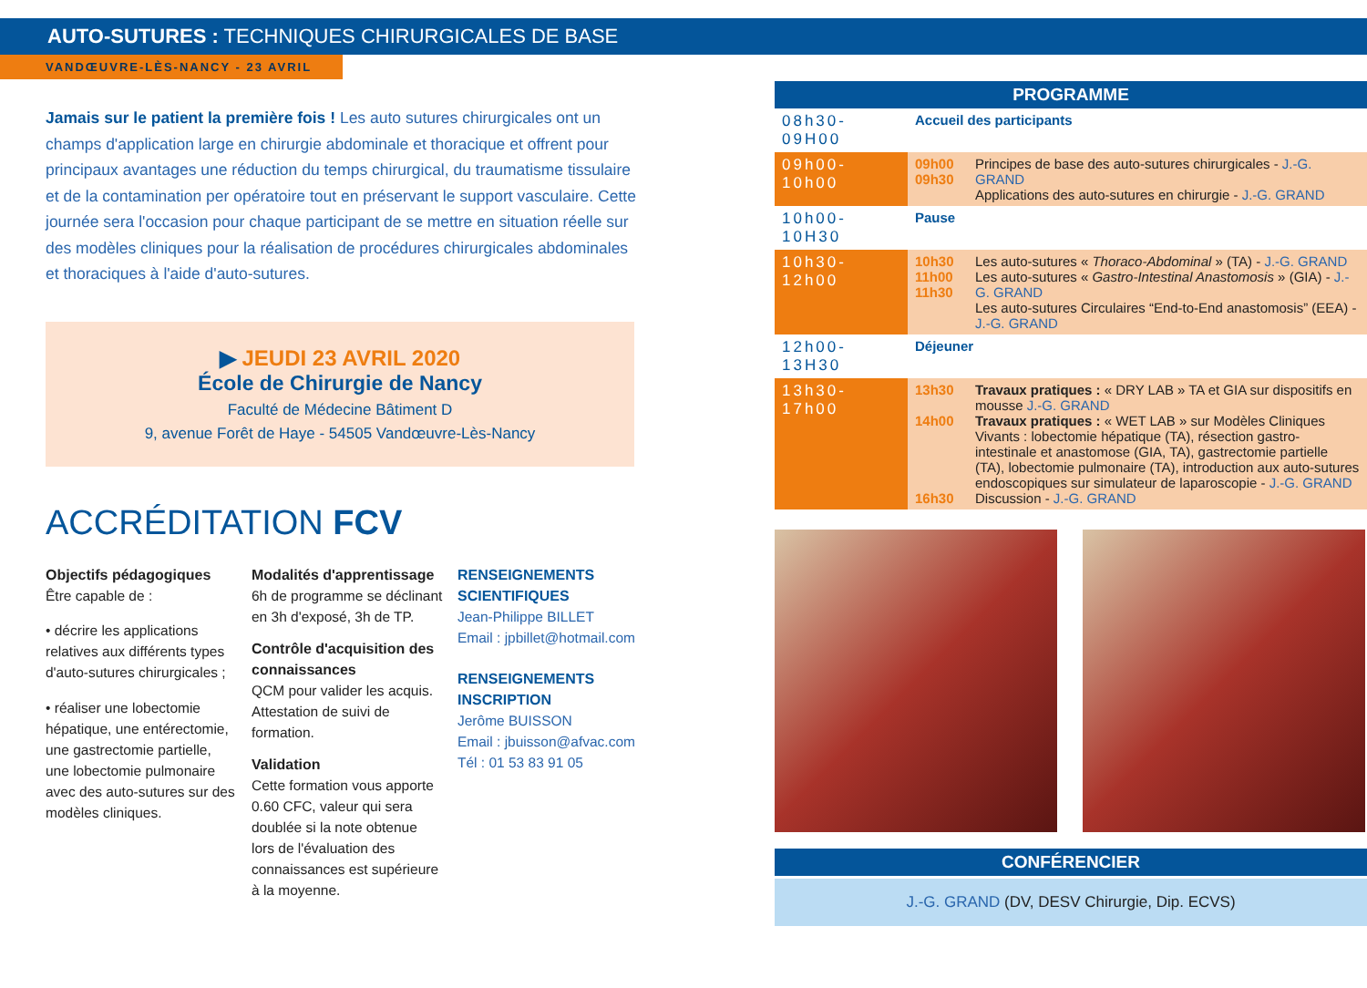AUTO-SUTURES : TECHNIQUES CHIRURGICALES DE BASE
VANDŒUVRE-LÈS-NANCY - 23 AVRIL
Jamais sur le patient la première fois ! Les auto sutures chirurgicales ont un champs d'application large en chirurgie abdominale et thoracique et offrent pour principaux avantages une réduction du temps chirurgical, du traumatisme tissulaire et de la contamination per opératoire tout en préservant le support vasculaire. Cette journée sera l'occasion pour chaque participant de se mettre en situation réelle sur des modèles cliniques pour la réalisation de procédures chirurgicales abdominales et thoraciques à l'aide d'auto-sutures.
▶ JEUDI 23 AVRIL 2020
École de Chirurgie de Nancy
Faculté de Médecine Bâtiment D
9, avenue Forêt de Haye - 54505 Vandœuvre-Lès-Nancy
ACCRÉDITATION FCV
Objectifs pédagogiques
Être capable de :
• décrire les applications relatives aux différents types d'auto-sutures chirurgicales ;
• réaliser une lobectomie hépatique, une entérectomie, une gastrectomie partielle, une lobectomie pulmonaire avec des auto-sutures sur des modèles cliniques.
Modalités d'apprentissage
6h de programme se déclinant en 3h d'exposé, 3h de TP.
Contrôle d'acquisition des connaissances
QCM pour valider les acquis. Attestation de suivi de formation.
Validation
Cette formation vous apporte 0.60 CFC, valeur qui sera doublée si la note obtenue lors de l'évaluation des connaissances est supérieure à la moyenne.
RENSEIGNEMENTS SCIENTIFIQUES
Jean-Philippe BILLET
Email : jpbillet@hotmail.com
RENSEIGNEMENTS INSCRIPTION
Jerôme BUISSON
Email : jbuisson@afvac.com
Tél : 01 53 83 91 05
PROGRAMME
| 08h30-09H00 | Accueil des participants | |
| 09h00-10h00 | 09h00 09h30 | Principes de base des auto-sutures chirurgicales - J.-G. GRAND Applications des auto-sutures en chirurgie - J.-G. GRAND |
| 10h00-10H30 | Pause | |
| 10h30-12h00 | 10h30 11h00 11h30 | Les auto-sutures « Thoraco-Abdominal » (TA) - J.-G. GRAND Les auto-sutures « Gastro-Intestinal Anastomosis » (GIA) - J.-G. GRAND Les auto-sutures Circulaires “End-to-End anastomosis” (EEA) - J.-G. GRAND |
| 12h00-13H30 | Déjeuner | |
| 13h30-17h00 | 13h30 14h00 16h30 | Travaux pratiques : « DRY LAB » TA et GIA sur dispositifs en mousse J.-G. GRAND Travaux pratiques : « WET LAB » sur Modèles Cliniques Vivants : lobectomie hépatique (TA), résection gastro-intestinale et anastomose (GIA, TA), gastrectomie partielle (TA), lobectomie pulmonaire (TA), introduction aux auto-sutures endoscopiques sur simulateur de laparoscopie - J.-G. GRAND Discussion - J.-G. GRAND |
CONFÉRENCIER
J.-G. GRAND (DV, DESV Chirurgie, Dip. ECVS)